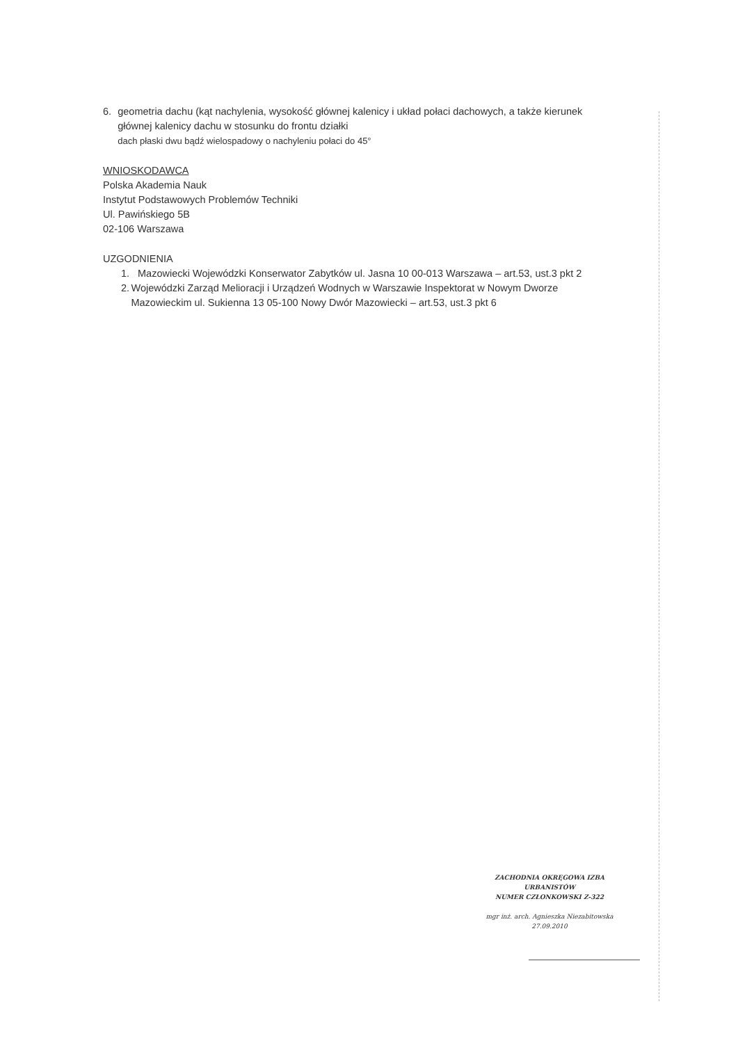6. geometria dachu (kąt nachylenia, wysokość głównej kalenicy i układ połaci dachowych, a także kierunek głównej kalenicy dachu w stosunku do frontu działki
dach płaski dwu bądź wielospadowy o nachyleniu połaci do 45°
WNIOSKODAWCA
Polska Akademia Nauk
Instytut Podstawowych Problemów Techniki
Ul. Pawińskiego 5B
02-106 Warszawa
UZGODNIENIA
1. Mazowiecki Wojewódzki Konserwator Zabytków ul. Jasna 10 00-013 Warszawa – art.53, ust.3 pkt 2
2. Wojewódzki Zarząd Melioracji i Urządzeń Wodnych w Warszawie Inspektorat w Nowym Dworze Mazowieckim ul. Sukienna 13 05-100 Nowy Dwór Mazowiecki – art.53, ust.3 pkt 6
ZACHODNIA OKRĘGOWA IZBA URBANISTÓW
NUMER CZŁONKOWSKI Z-322
mgr inż. arch. Agnieszka Niezabitowska
27.09.2010